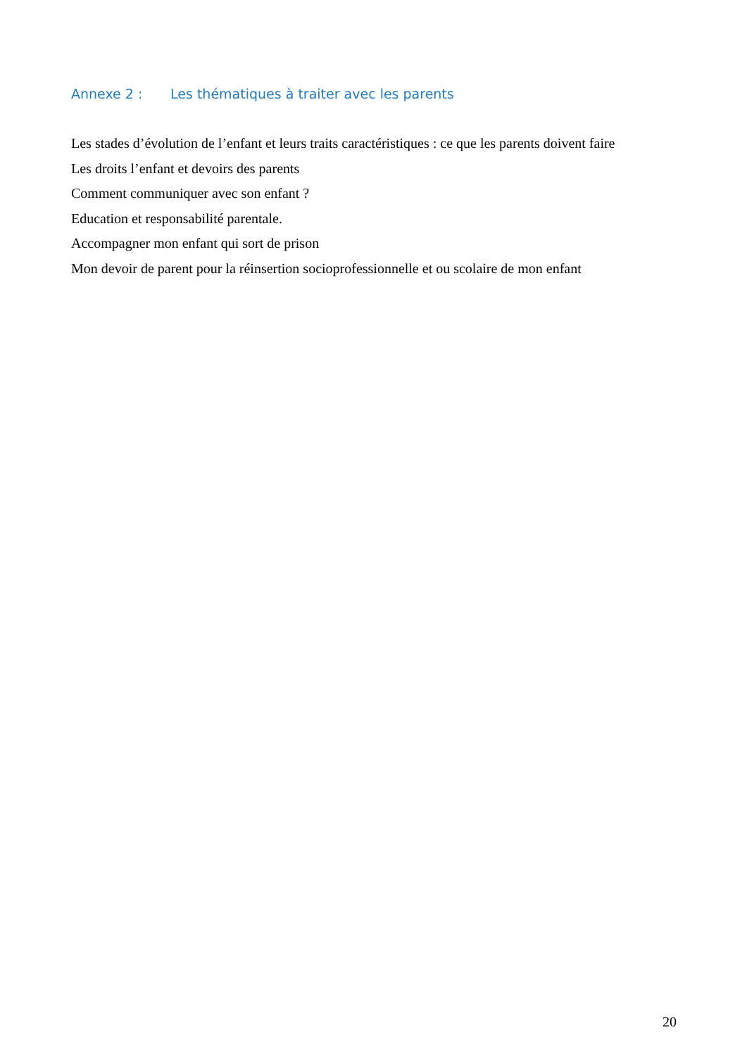Annexe 2 : Les thématiques à traiter avec les parents
Les stades d’évolution de l’enfant et leurs traits caractéristiques : ce que les parents doivent faire
Les droits l’enfant et devoirs des parents
Comment communiquer avec son enfant ?
Education et responsabilité parentale.
Accompagner mon enfant qui sort de prison
Mon devoir de parent pour la réinsertion socioprofessionnelle et ou scolaire de mon enfant
20